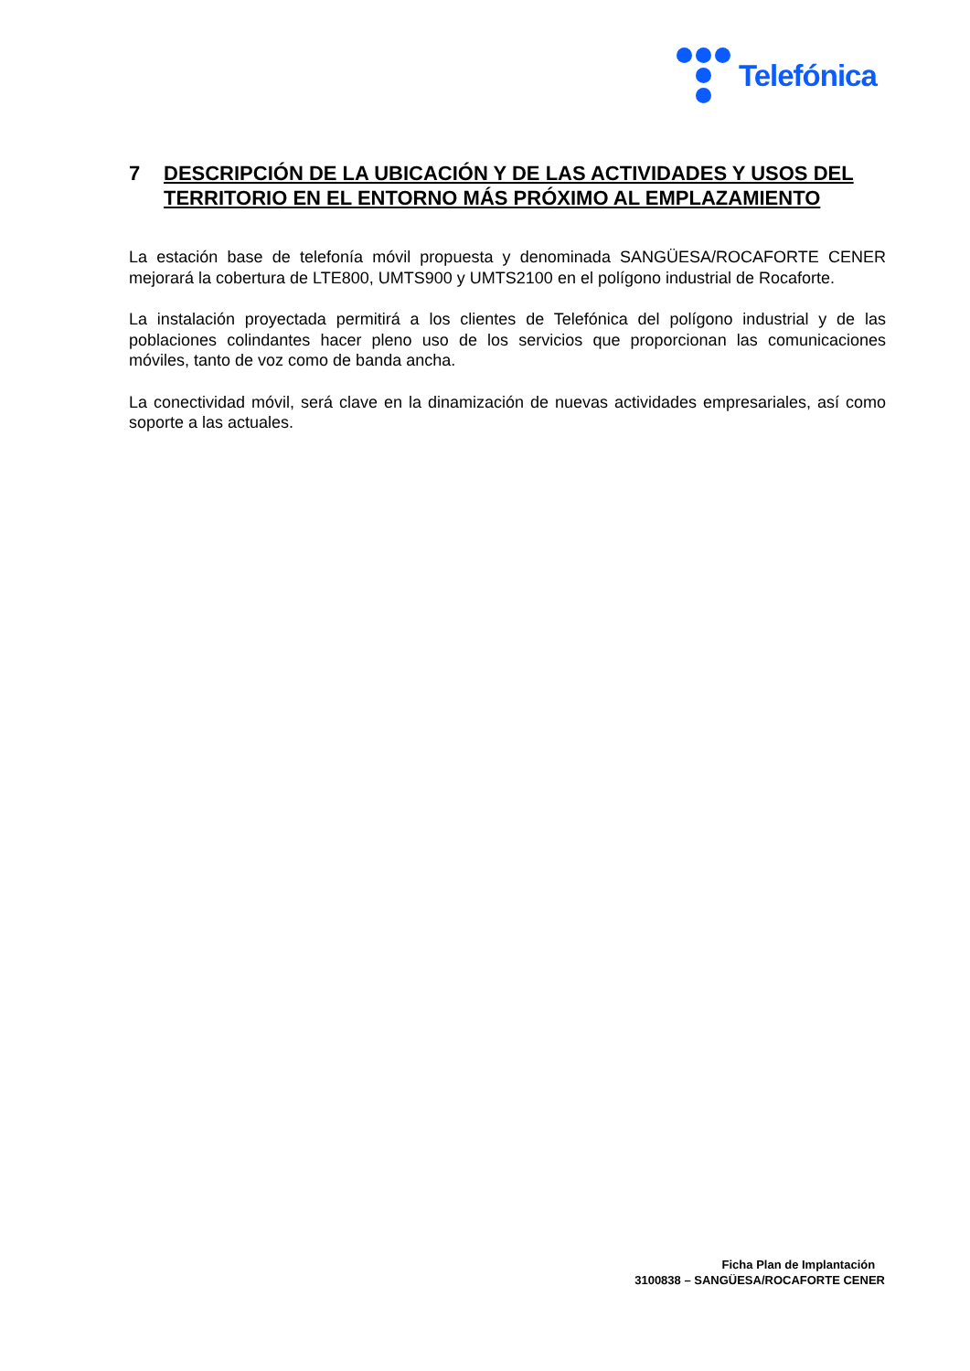Telefónica
7 DESCRIPCIÓN DE LA UBICACIÓN Y DE LAS ACTIVIDADES Y USOS DEL TERRITORIO EN EL ENTORNO MÁS PRÓXIMO AL EMPLAZAMIENTO
La estación base de telefonía móvil propuesta y denominada SANGÜESA/ROCAFORTE CENER mejorará la cobertura de LTE800, UMTS900 y UMTS2100 en el polígono industrial de Rocaforte.
La instalación proyectada permitirá a los clientes de Telefónica del polígono industrial y de las poblaciones colindantes hacer pleno uso de los servicios que proporcionan las comunicaciones móviles, tanto de voz como de banda ancha.
La conectividad móvil, será clave en la dinamización de nuevas actividades empresariales, así como soporte a las actuales.
Ficha Plan de Implantación
3100838 – SANGÜESA/ROCAFORTE CENER